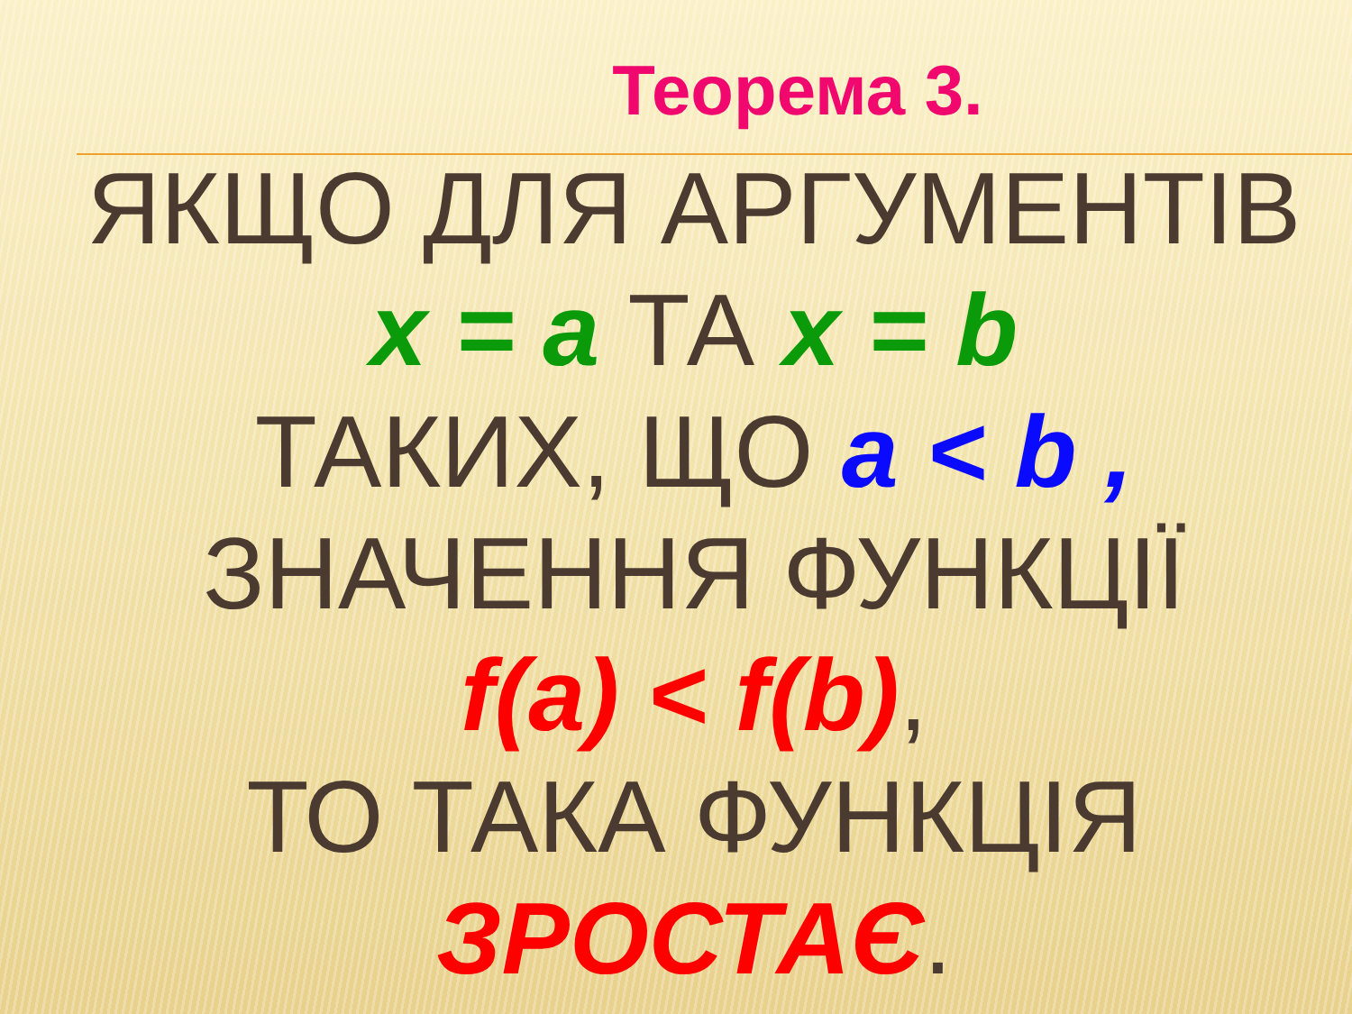Теорема 3.
ЯКЩО ДЛЯ АРГУМЕНТІВ
x = a ТА x = b
ТАКИХ, ЩО a < b ,
ЗНАЧЕННЯ ФУНКЦІЇ
f(a) < f(b),
ТО ТАКА ФУНКЦІЯ
ЗРОСТАЄ.